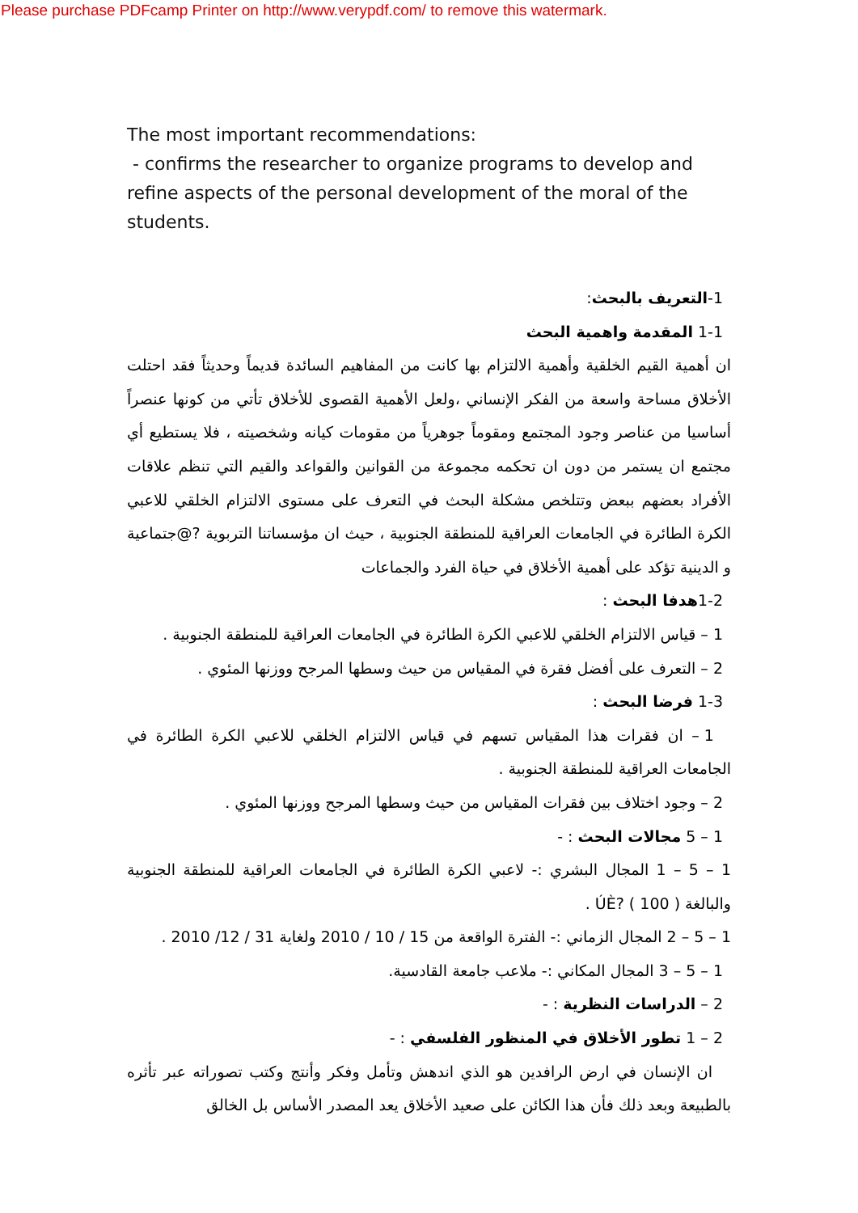Please purchase PDFcamp Printer on http://www.verypdf.com/ to remove this watermark.
The most important recommendations:
- confirms the researcher to organize programs to develop and refine aspects of the personal development of the moral of the students.
1-التعريف بالبحث:
1-1 المقدمة واهمية البحث
ان أهمية القيم الخلقية وأهمية الالتزام بها كانت من المفاهيم السائدة قديماً وحديثاً فقد احتلت الأخلاق مساحة واسعة من الفكر الإنساني ،ولعل الأهمية القصوى للأخلاق تأتي من كونها عنصراً أساسيا من عناصر وجود المجتمع ومقوماً جوهرياً من مقومات كيانه وشخصيته ، فلا يستطيع أي مجتمع ان يستمر من دون ان تحكمه مجموعة من القوانين والقواعد والقيم التي تنظم علاقات الأفراد بعضهم ببعض وتتلخص مشكلة البحث في التعرف على مستوى الالتزام الخلقي للاعبي الكرة الطائرة في الجامعات العراقية للمنطقة الجنوبية ، حيث ان مؤسساتنا التربوية ?@جتماعية و الدينية تؤكد على أهمية الأخلاق في حياة الفرد والجماعات
1-2هدفا البحث :
1 – قياس الالتزام الخلقي للاعبي الكرة الطائرة في الجامعات العراقية للمنطقة الجنوبية .
2 – التعرف على أفضل فقرة في المقياس من حيث وسطها المرجح ووزنها المئوي .
1-3 فرضا البحث :
1 – ان فقرات هذا المقياس تسهم في قياس الالتزام الخلقي للاعبي الكرة الطائرة في الجامعات العراقية للمنطقة الجنوبية .
2 – وجود اختلاف بين فقرات المقياس من حيث وسطها المرجح ووزنها المئوي .
1 – 5 مجالات البحث : -
1 – 5 – 1 المجال البشري :- لاعبي الكرة الطائرة في الجامعات العراقية للمنطقة الجنوبية والبالغة ( 100 ) ?ÚÈ .
1 – 5 – 2 المجال الزماني :- الفترة الواقعة من 15 / 10 / 2010 ولغاية 31 / 12/ 2010 .
1 – 5 – 3 المجال المكاني :- ملاعب جامعة القادسية.
2 – الدراسات النظرية : -
2 – 1 تطور الأخلاق في المنظور الفلسفي : -
ان الإنسان في ارض الرافدين هو الذي اندهش وتأمل وفكر وأنتج وكتب تصوراته عبر تأثره بالطبيعة وبعد ذلك فأن هذا الكائن على صعيد الأخلاق يعد المصدر الأساس بل الخالق